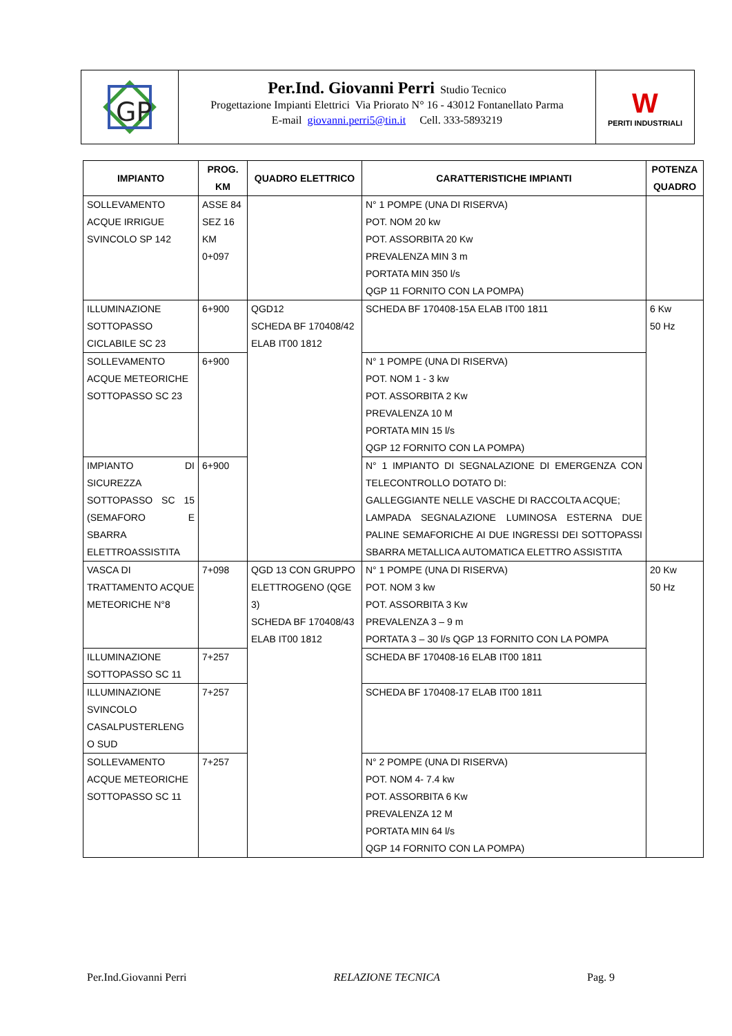GP
Per.Ind. Giovanni Perri Studio Tecnico
Progettazione Impianti Elettrici Via Priorato N° 16 - 43012 Fontanellato Parma
E-mail giovanni.perri5@tin.it Cell. 333-5893219
W
PERITI INDUSTRIALI
| IMPIANTO | PROG. KM | QUADRO ELETTRICO | CARATTERISTICHE IMPIANTI | POTENZA QUADRO |
| --- | --- | --- | --- | --- |
| SOLLEVAMENTO ACQUE IRRIGUE SVINCOLO SP 142 | ASSE 84 SEZ 16 KM 0+097 | | N° 1 POMPE (UNA DI RISERVA) POT. NOM 20 kw POT. ASSORBITA 20 Kw PREVALENZA MIN 3 m PORTATA MIN 350 l/s QGP 11 FORNITO CON LA POMPA) | |
| ILLUMINAZIONE SOTTOPASSO CICLABILE SC 23 | 6+900 | QGD12 SCHEDA BF 170408/42 ELAB IT00 1812 | SCHEDA BF 170408-15A ELAB IT00 1811 | 6 Kw 50 Hz |
| SOLLEVAMENTO ACQUE METEORICHE SOTTOPASSO SC 23 | 6+900 | | N° 1 POMPE (UNA DI RISERVA) POT. NOM 1 - 3 kw POT. ASSORBITA 2 Kw PREVALENZA 10 M PORTATA MIN 15 l/s QGP 12 FORNITO CON LA POMPA) | |
| IMPIANTO DI SICUREZZA SOTTOPASSO SC 15 (SEMAFORO E SBARRA ELETTROASSISTITA | 6+900 | | N° 1 IMPIANTO DI SEGNALAZIONE DI EMERGENZA CON TELECONTROLLO DOTATO DI: GALLEGGIANTE NELLE VASCHE DI RACCOLTA ACQUE; LAMPADA SEGNALAZIONE LUMINOSA ESTERNA DUE PALINE SEMAFORICHE AI DUE INGRESSI DEI SOTTOPASSI SBARRA METALLICA AUTOMATICA ELETTRO ASSISTITA | |
| VASCA DI TRATTAMENTO ACQUE METEORICHE N°8 | 7+098 | QGD 13 CON GRUPPO ELETTROGENO (QGE 3) SCHEDA BF 170408/43 ELAB IT00 1812 | N° 1 POMPE (UNA DI RISERVA) POT. NOM 3 kw POT. ASSORBITA 3 Kw PREVALENZA 3 – 9 m PORTATA 3 – 30 l/s QGP 13 FORNITO CON LA POMPA | 20 Kw 50 Hz |
| ILLUMINAZIONE SOTTOPASSO SC 11 | 7+257 | | SCHEDA BF 170408-16 ELAB IT00 1811 | |
| ILLUMINAZIONE SVINCOLO CASALPUSTERLENG O SUD | 7+257 | | SCHEDA BF 170408-17 ELAB IT00 1811 | |
| SOLLEVAMENTO ACQUE METEORICHE SOTTOPASSO SC 11 | 7+257 | | N° 2 POMPE (UNA DI RISERVA) POT. NOM 4- 7.4 kw POT. ASSORBITA 6 Kw PREVALENZA 12 M PORTATA MIN 64 l/s QGP 14 FORNITO CON LA POMPA) | |
Per.Ind.Giovanni Perri RELAZIONE TECNICA Pag. 9